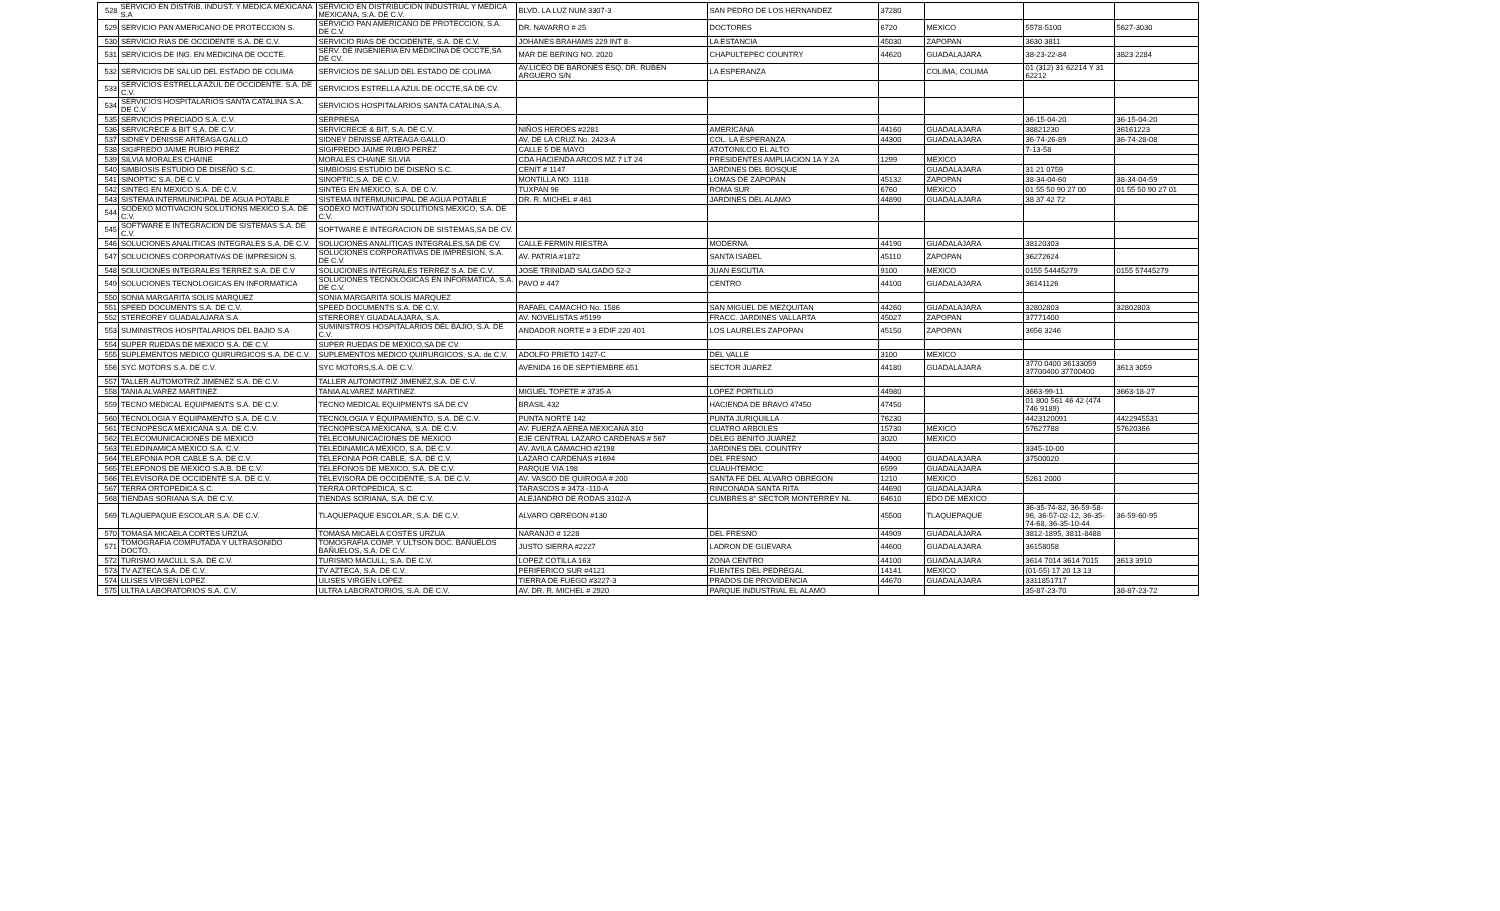| 528 | SERVICIO EN DISTRIB. INDUST. Y MEDICA MEXICANA S.A | SERVICIO EN DISTRIBUCIÓN INDUSTRIAL Y MEDICA MEXICANA, S.A. DE C.V. | BLVD. LA LUZ NUM 3307-3 | SAN PEDRO DE LOS HERNANDEZ | 37280 | | | |
| 529 | SERVICIO PAN AMERICANO DE PROTECCION S. | SERVICIO PAN AMERICANO DE PROTECCION, S.A. DE C.V. | DR. NAVARRO # 25 | DOCTORES | 6720 | MEXICO | 5578-5100 | 5627-3030 |
| 530 | SERVICIO RIAS DE OCCIDENTE S.A. DE C.V. | SERVICIO RIAS DE OCCIDENTE, S.A. DE C.V. | JOHANES BRAHAMS 229 INT 8 | LA ESTANCIA | 45030 | ZAPOPAN | 3630 3811 | |
| 531 | SERVICIOS DE ING. EN MEDICINA DE OCCTE. | SERV. DE INGENIERIA EN MEDICINA DE OCCTE,SA DE CV. | MAR DE BERING NO. 2020 | CHAPULTEPEC COUNTRY | 44620 | GUADALAJARA | 38-23-22-84 | 3823 2284 |
| 532 | SERVICIOS DE SALUD DEL ESTADO DE COLIMA | SERVICIOS DE SALUD DEL ESTADO DE COLIMA | AV.LICEO DE BARONES ESQ. DR. RUBEN ARGUERO S/N | LA ESPERANZA | | COLIMA, COLIMA | 01 (312) 31 62214 Y 31 62212 | |
| 533 | SERVICIOS ESTRELLA AZUL DE OCCIDENTE. S.A. DE C.V. | SERVICIOS ESTRELLA AZUL DE OCCTE,SA DE CV. | | | | | | |
| 534 | SERVICIOS HOSPITALARIOS SANTA CATALINA S.A. DE C.V | SERVICIOS HOSPITALARIOS SANTA CATALINA,S.A. | | | | | | |
| 535 | SERVICIOS PRECIADO S.A. C.V. | SERPRESA | | | | | 36-15-04-20 | 36-15-04-20 |
| 536 | SERVICRECE & BIT S.A. DE C.V. | SERVICRECE & BIT, S.A. DE C.V. | NIÑOS HEROES #2281 | AMERICANA | 44160 | GUADALAJARA | 38821230 | 36161223 |
| 537 | SIDNEY DENISSE ARTEAGA GALLO | SIDNEY DENISSE ARTEAGA GALLO | AV. DE LA CRUZ No. 2423-A | COL. LA ESPERANZA | 44300 | GUADALAJARA | 36-74-26-89 | 36-74-28-08 |
| 538 | SIGIFREDO JAIME RUBIO PEREZ | SIGIFREDO JAIME RUBIO PEREZ | CALLE 5 DE MAYO | ATOTONILCO EL ALTO | | | 7-13-58 | |
| 539 | SILVIA MORALES CHAINE | MORALES CHAINE SILVIA | CDA HACIENDA ARCOS MZ 7 LT 24 | PRESIDENTES AMPLIACION 1A Y 2A | 1299 | MEXICO | | |
| 540 | SIMBIOSIS ESTUDIO DE DISEÑO S.C. | SIMBIOSIS ESTUDIO DE DISEÑO S.C. | CENIT # 1147 | JARDINES DEL BOSQUE | | GUADALAJARA | 31 21 0759 | |
| 541 | SINOPTIC S.A. DE C.V. | SINOPTIC,S.A. DE C.V. | MONTILLA NO. 1118 | LOMAS DE ZAPOPAN | 45132 | ZAPOPAN | 38-34-04-60 | 38-34-04-59 |
| 542 | SINTEG EN MEXICO S.A. DE C.V. | SINTEG EN MEXICO, S.A. DE C.V. | TUXPAN 96 | ROMA SUR | 6760 | MEXICO | 01 55 50 90 27 00 | 01 55 50 90 27 01 |
| 543 | SISTEMA INTERMUNICIPAL DE AGUA POTABLE | SISTEMA INTERMUNICIPAL DE AGUA POTABLE | DR. R. MICHEL # 461 | JARDINES DEL ALAMO | 44890 | GUADALAJARA | 38 37 42 72 | |
| 544 | SODEXO MOTIVACION SOLUTIONS MEXICO S.A. DE C.V. | SODEXO MOTIVATION SOLUTIONS MEXICO, S.A. DE C.V. | | | | | | |
| 545 | SOFTWARE E INTEGRACION DE SISTEMAS S.A. DE C.V. | SOFTWARE E INTEGRACION DE SISTEMAS,SA DE CV. | | | | | | |
| 546 | SOLUCIONES ANALITICAS INTEGRALES S.A. DE C.V. | SOLUCIONES ANALITICAS INTEGRALES,SA DE CV. | CALLE FERMIN RIESTRA | MODERNA | 44190 | GUADALAJARA | 38120303 | |
| 547 | SOLUCIONES CORPORATIVAS DE IMPRESION S. | SOLUCIONES CORPORATIVAS DE IMPRESION, S.A. DE C.V. | AV. PATRIA #1872 | SANTA ISABEL | 45110 | ZAPOPAN | 36272624 | |
| 548 | SOLUCIONES INTEGRALES TERREZ S.A. DE C.V | SOLUCIONES INTEGRALES TERREZ S.A. DE C.V. | JOSE TRINIDAD SALGADO 52-2 | JUAN ESCUTIA | 9100 | MEXICO | 0155 54445279 | 0155 57445279 |
| 549 | SOLUCIONES TECNOLOGICAS EN INFORMATICA | SOLUCIONES TECNOLOGICAS EN INFORMATICA, S.A. DE C.V. | PAVO # 447 | CENTRO | 44100 | GUADALAJARA | 36141126 | |
| 550 | SONIA MARGARITA SOLIS MARQUEZ | SONIA MARGARITA SOLIS MARQUEZ | | | | | | |
| 551 | SPEED DOCUMENTS S.A. DE C.V. | SPEED DOCUMENTS S.A. DE C.V. | RAFAEL CAMACHO No. 1586 | SAN MIGUEL DE MEZQUITAN | 44260 | GUADALAJARA | 32802803 | 32802803 |
| 552 | STEREOREY GUADALAJARA S.A | STEREOREY GUADALAJARA, S.A. | AV. NOVELISTAS #5199 | FRACC. JARDINES VALLARTA | 45027 | ZAPOPAN | 37771400 | |
| 553 | SUMINISTROS HOSPITALARIOS DEL BAJIO S.A | SUMINISTROS HOSPITALARIOS DEL BAJIO, S.A. DE C.V. | ANDADOR NORTE # 3 EDIF 220 401 | LOS LAURELES ZAPOPAN | 45150 | ZAPOPAN | 3656 3246 | |
| 554 | SUPER RUEDAS DE MEXICO S.A. DE C.V. | SUPER RUEDAS DE MEXICO,SA DE CV. | | | | | | |
| 555 | SUPLEMENTOS MEDICO QUIRURGICOS S.A. DE C.V. | SUPLEMENTOS MEDICO QUIRURGICOS, S.A. de C.V. | ADOLFO PRIETO 1427-C | DEL VALLE | 3100 | MEXICO | | |
| 556 | SYC MOTORS S.A. DE C.V. | SYC MOTORS,S.A. DE C.V. | AVENIDA 16 DE SEPTIEMBRE 651 | SECTOR JUAREZ | 44180 | GUADALAJARA | 3770 0400 36133059 37700400 37700400 | 3613 3059 |
| 557 | TALLER AUTOMOTRIZ JIMENEZ S.A. DE C.V. | TALLER AUTOMOTRIZ JIMENEZ,S.A. DE C.V. | | | | | | |
| 558 | TANIA ALVAREZ MARTINEZ | TANIA ALVAREZ MARTINEZ | MIGUEL TOPETE # 3735-A | LOPEZ PORTILLO | 44980 | | 3663-99-11 | 3663-18-27 |
| 559 | TECNO MEDICAL EQUIPMENTS S.A. DE C.V. | TECNO MEDICAL EQUIPMENTS SA DE CV | BRASIL 432 | HACIENDA DE BRAVO 47450 | 47450 | | 01 800 561 46 42 (474 746 9189) | |
| 560 | TECNOLOGIA Y EQUIPAMENTO S.A. DE C.V. | TECNOLOGIA Y EQUIPAMIENTO, S.A. DE C.V. | PUNTA NORTE 142 | PUNTA JURIQUILLA | 76230 | | 4423120091 | 4422945531 |
| 561 | TECNOPESCA MEXICANA S.A. DE C.V. | TECNOPESCA MEXICANA, S.A. DE C.V. | AV. FUERZA AEREA MEXICANA 310 | CUATRO ARBOLES | 15730 | MEXICO | 57627788 | 57620366 |
| 562 | TELECOMUNICACIONES DE MEXICO | TELECOMUNICACIONES DE MEXICO | EJE CENTRAL LAZARO CARDENAS # 567 | DELEG BENITO JUAREZ | 3020 | MEXICO | | |
| 563 | TELEDINAMICA MEXICO S.A. C.V. | TELEDINAMICA MEXICO, S.A. DE C.V. | AV. AVILA CAMACHO #2198 | JARDINES DEL COUNTRY | | | 3345-10-00 | |
| 564 | TELEFONIA POR CABLE S.A. DE C.V. | TELEFONIA POR CABLE, S.A. DE C.V. | LAZARO CARDENAS #1694 | DEL FRESNO | 44900 | GUADALAJARA | 37500020 | |
| 565 | TELEFONOS DE MEXICO S.A.B. DE C.V. | TELEFONOS DE MEXICO, S.A. DE C.V. | PARQUE VIA 198 | CUAUHTEMOC | 6599 | GUADALAJARA | | |
| 566 | TELEVISORA DE OCCIDENTE S.A. DE C.V. | TELEVISORA DE OCCIDENTE, S.A. DE C.V. | AV. VASCO DE QUIROGA # 200 | SANTA FE DEL ALVARO OBREGON | 1210 | MEXICO | 5261 2000 | |
| 567 | TERRA ORTOPEDICA S.C. | TERRA ORTOPEDICA, S.C. | TARASCOS # 3473 -110-A | RINCONADA SANTA RITA | 44690 | GUADALAJARA | | |
| 568 | TIENDAS SORIANA S.A. DE C.V. | TIENDAS SORIANA, S.A. DE C.V. | ALEJANDRO DE RODAS 3102-A | CUMBRES 8° SECTOR MONTERREY NL | 64610 | EDO DE MEXICO | | |
| 569 | TLAQUEPAQUE ESCOLAR S.A. DE C.V. | TLAQUEPAQUE ESCOLAR, S.A. DE C.V. | ALVARO OBREGON #130 | | 45500 | TLAQUEPAQUE | 36-35-74-82, 36-59-58-96, 36-57-02-12, 36-35-74-68, 36-35-10-44 | 36-59-60-95 |
| 570 | TOMASA MICAELA CORTES URZUA | TOMASA MICAELA COSTES URZUA | NARANJO # 1228 | DEL FRESNO | 44909 | GUADALAJARA | 3812-1895, 3811-8488 | |
| 571 | TOMOGRAFIA COMPUTADA Y ULTRASONIDO DOCTO. | TOMOGRAFIA COMP. Y ULTSON DOC. BAÑUELOS BAÑUELOS, S.A. DE C.V. | JUSTO SIERRA #2227 | LADRON DE GUEVARA | 44600 | GUADALAJARA | 36158058 | |
| 572 | TURISMO MACULL S.A. DE C.V. | TURISMO MACULL, S.A. DE C.V. | LOPEZ COTILLA 163 | ZONA CENTRO | 44100 | GUADALAJARA | 3614 7014 3614 7015 | 3613 3910 |
| 573 | TV AZTECA S.A. DE C.V. | TV AZTECA, S.A. DE C.V. | PERIFERICO SUR #4121 | FUENTES DEL PEDREGAL | 14141 | MEXICO | (01-55) 17 20 13 13 | |
| 574 | ULISES VIRGEN LOPEZ | ULISES VIRGEN LOPEZ | TIERRA DE FUEGO #3227-3 | PRADOS DE PROVIDENCIA | 44670 | GUADALAJARA | 3311851717 | |
| 575 | ULTRA LABORATORIOS S.A. C.V. | ULTRA LABORATORIOS, S.A. DE C.V. | AV. DR. R. MICHEL # 2920 | PARQUE INDUSTRIAL EL ALAMO | | | 35-87-23-70 | 38-87-23-72 |